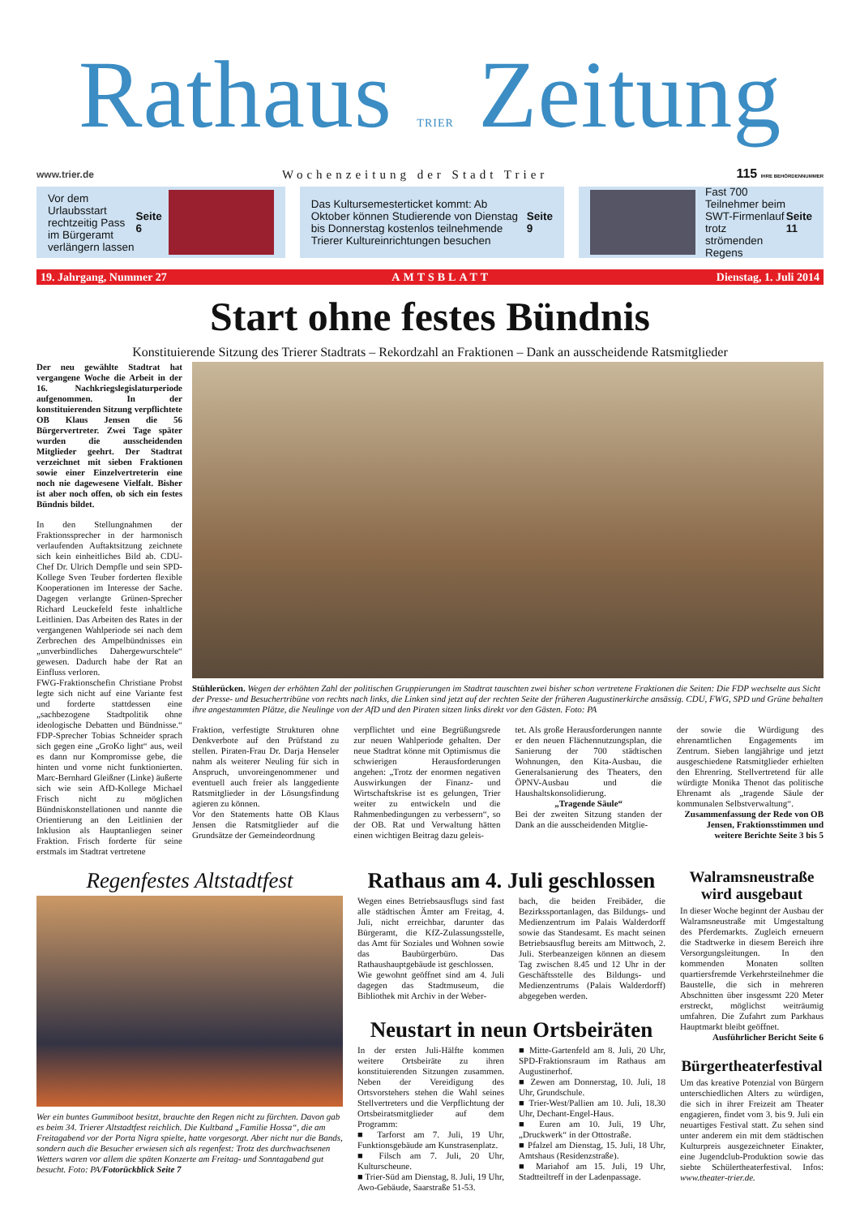Rathaus TRIER Zeitung
www.trier.de Wochenzeitung der Stadt Trier 115 IHRE BEHÖRDENNUMMER
Vor dem Urlaubsstart rechtzeitig Pass im Bürgeramt verlängern lassen Seite 6
Das Kultursemesterticket kommt: Ab Oktober können Studierende von Dienstag bis Donnerstag kostenlos teilnehmende Trierer Kultureinrichtungen besuchen Seite 9
Fast 700 Teilnehmer beim SWT-Firmenlauf trotz strömenden Regens Seite 11
19. Jahrgang, Nummer 27 AMTSBLATT Dienstag, 1. Juli 2014
Start ohne festes Bündnis
Konstituierende Sitzung des Trierer Stadtrats – Rekordzahl an Fraktionen – Dank an ausscheidende Ratsmitglieder
Der neu gewählte Stadtrat hat vergangene Woche die Arbeit in der 16. Nachkriegslegislaturperiode aufgenommen. In der konstituierenden Sitzung verpflichtete OB Klaus Jensen die 56 Bürgervertreter. Zwei Tage später wurden die ausscheidenden Mitglieder geehrt. Der Stadtrat verzeichnet mit sieben Fraktionen sowie einer Einzelvertreterin eine noch nie dagewesene Vielfalt. Bisher ist aber noch offen, ob sich ein festes Bündnis bildet.
In den Stellungnahmen der Fraktionssprecher in der harmonisch verlaufenden Auftaktsitzung zeichnete sich kein einheitliches Bild ab. CDU-Chef Dr. Ulrich Dempfle und sein SPD-Kollege Sven Teuber forderten flexible Kooperationen im Interesse der Sache. Dagegen verlangte Grünen-Sprecher Richard Leuckefeld feste inhaltliche Leitlinien. Das Arbeiten des Rates in der vergangenen Wahlperiode sei nach dem Zerbrechen des Ampelbündnisses ein „unverbindliches Dahergewurschtele“ gewesen. Dadurch habe der Rat an Einfluss verloren.
FWG-Fraktionschefin Christiane Probst legte sich nicht auf eine Variante fest und forderte stattdessen eine „sachbezogene Stadtpolitik ohne ideologische Debatten und Bündnisse.“ FDP-Sprecher Tobias Schneider sprach sich gegen eine „GroKo light“ aus, weil es dann nur Kompromisse gebe, die hinten und vorne nicht funktionierten. Marc-Bernhard Gleißner (Linke) äußerte sich wie sein AfD-Kollege Michael Frisch nicht zu möglichen Bündniskonstellationen und nannte die Orientierung an den Leitlinien der Inklusion als Hauptanliegen seiner Fraktion. Frisch forderte für seine erstmals im Stadtrat vertretene
Stühlerücken. Wegen der erhöhten Zahl der politischen Gruppierungen im Stadtrat tauschten zwei bisher schon vertretene Fraktionen die Seiten: Die FDP wechselte aus Sicht der Presse- und Besuchertribüne von rechts nach links, die Linken sind jetzt auf der rechten Seite der früheren Augustinerkirche ansässig. CDU, FWG, SPD und Grüne behalten ihre angestammten Plätze, die Neulinge von der AfD und den Piraten sitzen links direkt vor den Gästen. Foto: PA
Fraktion, verfestigte Strukturen ohne Denkverbote auf den Prüfstand zu stellen. Piraten-Frau Dr. Darja Henseler nahm als weiterer Neuling für sich in Anspruch, unvoreingenommener und eventuell auch freier als langgediente Ratsmitglieder in der Lösungsfindung agieren zu können.
Vor den Statements hatte OB Klaus Jensen die Ratsmitglieder auf die Grundsätze der Gemeindeordnung
verpflichtet und eine Begrüßungsrede zur neuen Wahlperiode gehalten. Der neue Stadtrat könne mit Optimismus die schwierigen Herausforderungen angehen: „Trotz der enormen negativen Auswirkungen der Finanz- und Wirtschaftskrise ist es gelungen, Trier weiter zu entwickeln und die Rahmenbedingungen zu verbessern“, so der OB. Rat und Verwaltung hätten einen wichtigen Beitrag dazu geleis-
tet. Als große Herausforderungen nannte er den neuen Flächennutzungsplan, die Sanierung der 700 städtischen Wohnungen, den Kita-Ausbau, die Generalsanierung des Theaters, den ÖPNV-Ausbau und die Haushaltskonsolidierung.
„Tragende Säule“Bei der zweiten Sitzung standen der Dank an die ausscheidenden Mitglie-
der sowie die Würdigung des ehrenamtlichen Engagements im Zentrum. Sieben langjährige und jetzt ausgeschiedene Ratsmitglieder erhielten den Ehrenring. Stellvertretend für alle würdigte Monika Thenot das politische Ehrenamt als „tragende Säule der kommunalen Selbstverwaltung“.
Zusammenfassung der Rede von OB Jensen, Fraktionsstimmen und weitere Berichte Seite 3 bis 5
Regenfestes Altstadtfest
Wer ein buntes Gummiboot besitzt, brauchte den Regen nicht zu fürchten. Davon gab es beim 34. Trierer Altstadtfest reichlich. Die Kultband „Familie Hossa“, die am Freitagabend vor der Porta Nigra spielte, hatte vorgesorgt. Aber nicht nur die Bands, sondern auch die Besucher erwiesen sich als regenfest: Trotz des durchwachsenen Wetters waren vor allem die späten Konzerte am Freitag- und Sonntagabend gut besucht. Foto: PA/Fotorückblick Seite 7
Rathaus am 4. Juli geschlossen
Wegen eines Betriebsausflugs sind fast alle städtischen Ämter am Freitag, 4. Juli, nicht erreichbar, darunter das Bürgeramt, die KfZ-Zulassungsstelle, das Amt für Soziales und Wohnen sowie das Baubürgerbüro. Das Rathaushauptgebäude ist geschlossen.
Wie gewohnt geöffnet sind am 4. Juli dagegen das Stadtmuseum, die Bibliothek mit Archiv in der Weber-
bach, die beiden Freibäder, die Bezirkssportanlagen, das Bildungs- und Medienzentrum im Palais Walderdorff sowie das Standesamt. Es macht seinen Betriebsausflug bereits am Mittwoch, 2. Juli. Sterbeanzeigen können an diesem Tag zwischen 8.45 und 12 Uhr in der Geschäftsstelle des Bildungs- und Medienzentrums (Palais Walderdorff) abgegeben werden.
Neustart in neun Ortsbeiräten
In der ersten Juli-Hälfte kommen weitere Ortsbeiräte zu ihren konstituierenden Sitzungen zusammen. Neben der Vereidigung des Ortsvorstehers stehen die Wahl seines Stellvertreters und die Verpflichtung der Ortsbeiratsmitglieder auf dem Programm:
■ Tarforst am 7. Juli, 19 Uhr, Funktionsgebäude am Kunstrasenplatz.
■ Filsch am 7. Juli, 20 Uhr, Kulturscheune.
■ Trier-Süd am Dienstag, 8. Juli, 19 Uhr, Awo-Gebäude, Saarstraße 51-53.
■ Mitte-Gartenfeld am 8. Juli, 20 Uhr, SPD-Fraktionsraum im Rathaus am Augustinerhof.
■ Zewen am Donnerstag, 10. Juli, 18 Uhr, Grundschule.
■ Trier-West/Pallien am 10. Juli, 18.30 Uhr, Dechant-Engel-Haus.
■ Euren am 10. Juli, 19 Uhr, „Druckwerk“ in der Ottostraße.
■ Pfalzel am Dienstag, 15. Juli, 18 Uhr, Amtshaus (Residenzstraße).
■ Mariahof am 15. Juli, 19 Uhr, Stadtteiltreff in der Ladenpassage.
Walramsneustraße wird ausgebaut
In dieser Woche beginnt der Ausbau der Walramsneustraße mit Umgestaltung des Pferdemarkts. Zugleich erneuern die Stadtwerke in diesem Bereich ihre Versorgungsleitungen. In den kommenden Monaten sollten quartiersfremde Verkehrsteilnehmer die Baustelle, die sich in mehreren Abschnitten über insgessmt 220 Meter erstreckt, möglichst weiträumig umfahren. Die Zufahrt zum Parkhaus Hauptmarkt bleibt geöffnet.
Ausführlicher Bericht Seite 6
Bürgertheaterfestival
Um das kreative Potenzial von Bürgern unterschiedlichen Alters zu würdigen, die sich in ihrer Freizeit am Theater engagieren, findet vom 3. bis 9. Juli ein neuartiges Festival statt. Zu sehen sind unter anderem ein mit dem städtischen Kulturpreis ausgezeichneter Einakter, eine Jugendclub-Produktion sowie das siebte Schülertheaterfestival. Infos: www.theater-trier.de.